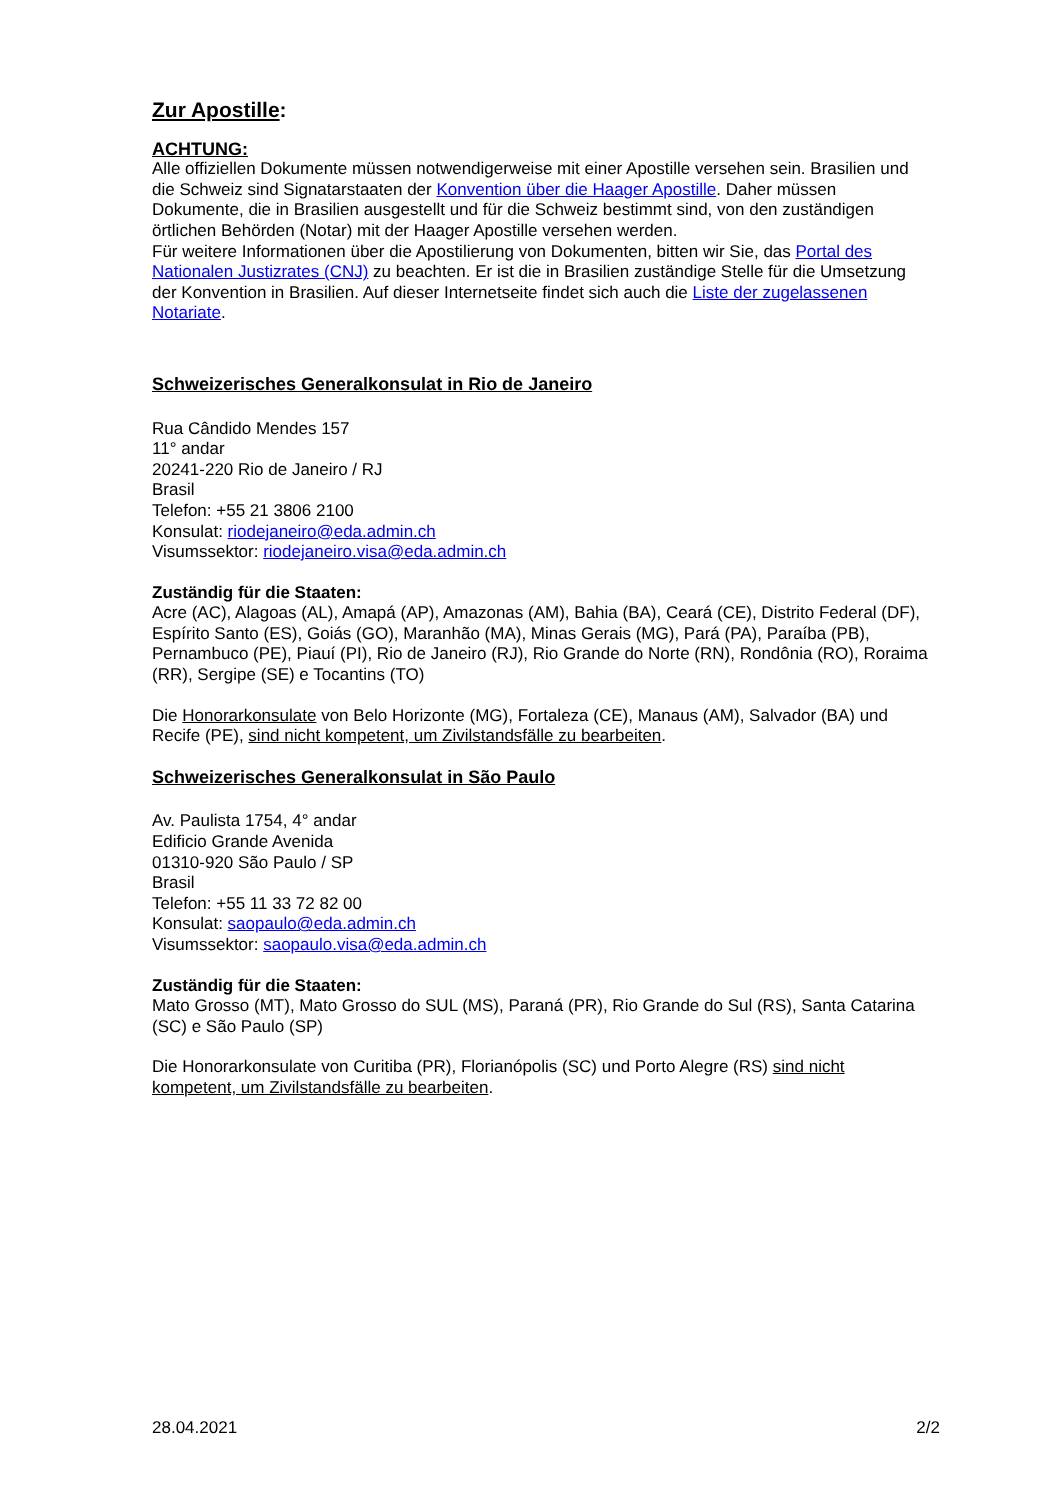Zur Apostille:
ACHTUNG:
Alle offiziellen Dokumente müssen notwendigerweise mit einer Apostille versehen sein. Brasilien und die Schweiz sind Signatarstaaten der Konvention über die Haager Apostille. Daher müssen Dokumente, die in Brasilien ausgestellt und für die Schweiz bestimmt sind, von den zuständigen örtlichen Behörden (Notar) mit der Haager Apostille versehen werden.
Für weitere Informationen über die Apostilierung von Dokumenten, bitten wir Sie, das Portal des Nationalen Justizrates (CNJ) zu beachten. Er ist die in Brasilien zuständige Stelle für die Umsetzung der Konvention in Brasilien. Auf dieser Internetseite findet sich auch die Liste der zugelassenen Notariate.
Schweizerisches Generalkonsulat in Rio de Janeiro
Rua Cândido Mendes 157
11° andar
20241-220 Rio de Janeiro / RJ
Brasil
Telefon: +55 21 3806 2100
Konsulat: riodejaneiro@eda.admin.ch
Visumssektor: riodejaneiro.visa@eda.admin.ch
Zuständig für die Staaten:
Acre (AC), Alagoas (AL), Amapá (AP), Amazonas (AM), Bahia (BA), Ceará (CE), Distrito Federal (DF), Espírito Santo (ES), Goiás (GO), Maranhão (MA), Minas Gerais (MG), Pará (PA), Paraíba (PB), Pernambuco (PE), Piauí (PI), Rio de Janeiro (RJ), Rio Grande do Norte (RN), Rondônia (RO), Roraima (RR), Sergipe (SE) e Tocantins (TO)
Die Honorarkonsulate von Belo Horizonte (MG), Fortaleza (CE), Manaus (AM), Salvador (BA) und Recife (PE), sind nicht kompetent, um Zivilstandsfälle zu bearbeiten.
Schweizerisches Generalkonsulat in São Paulo
Av. Paulista 1754, 4° andar
Edificio Grande Avenida
01310-920 São Paulo / SP
Brasil
Telefon: +55 11 33 72 82 00
Konsulat: saopaulo@eda.admin.ch
Visumssektor: saopaulo.visa@eda.admin.ch
Zuständig für die Staaten:
Mato Grosso (MT), Mato Grosso do SUL (MS), Paraná (PR), Rio Grande do Sul (RS), Santa Catarina (SC) e São Paulo (SP)
Die Honorarkonsulate von Curitiba (PR), Florianópolis (SC) und Porto Alegre (RS) sind nicht kompetent, um Zivilstandsfälle zu bearbeiten.
28.04.2021 2/2